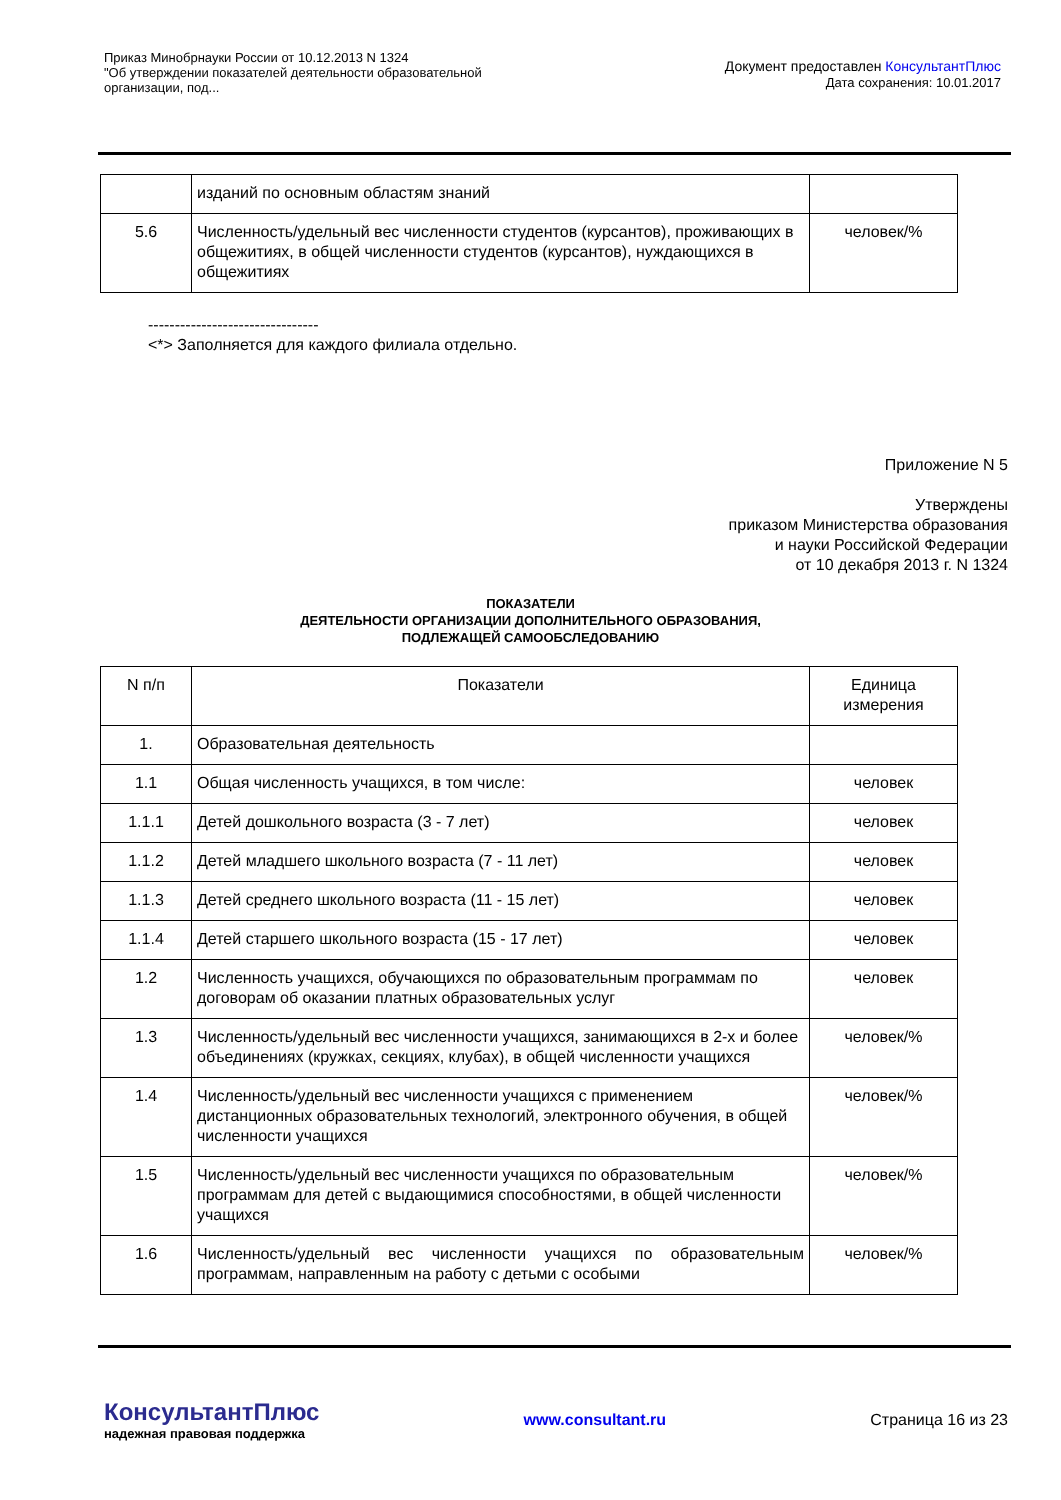Приказ Минобрнауки России от 10.12.2013 N 1324
"Об утверждении показателей деятельности образовательной
организации, под...
Документ предоставлен КонсультантПлюс
Дата сохранения: 10.01.2017
| | изданий по основным областям знаний | |
| 5.6 | Численность/удельный вес численности студентов (курсантов), проживающих в общежитиях, в общей численности студентов (курсантов), нуждающихся в общежитиях | человек/% |
--------------------------------
<*> Заполняется для каждого филиала отдельно.
Приложение N 5
Утверждены
приказом Министерства образования
и науки Российской Федерации
от 10 декабря 2013 г. N 1324
ПОКАЗАТЕЛИ
ДЕЯТЕЛЬНОСТИ ОРГАНИЗАЦИИ ДОПОЛНИТЕЛЬНОГО ОБРАЗОВАНИЯ,
ПОДЛЕЖАЩЕЙ САМООБСЛЕДОВАНИЮ
| N п/п | Показатели | Единица измерения |
| 1. | Образовательная деятельность | |
| 1.1 | Общая численность учащихся, в том числе: | человек |
| 1.1.1 | Детей дошкольного возраста (3 - 7 лет) | человек |
| 1.1.2 | Детей младшего школьного возраста (7 - 11 лет) | человек |
| 1.1.3 | Детей среднего школьного возраста (11 - 15 лет) | человек |
| 1.1.4 | Детей старшего школьного возраста (15 - 17 лет) | человек |
| 1.2 | Численность учащихся, обучающихся по образовательным программам по договорам об оказании платных образовательных услуг | человек |
| 1.3 | Численность/удельный вес численности учащихся, занимающихся в 2-х и более объединениях (кружках, секциях, клубах), в общей численности учащихся | человек/% |
| 1.4 | Численность/удельный вес численности учащихся с применением дистанционных образовательных технологий, электронного обучения, в общей численности учащихся | человек/% |
| 1.5 | Численность/удельный вес численности учащихся по образовательным программам для детей с выдающимися способностями, в общей численности учащихся | человек/% |
| 1.6 | Численность/удельный вес численности учащихся по образовательным программам, направленным на работу с детьми с особыми | человек/% |
КонсультантПлюс
надежная правовая поддержка
www.consultant.ru Страница 16 из 23